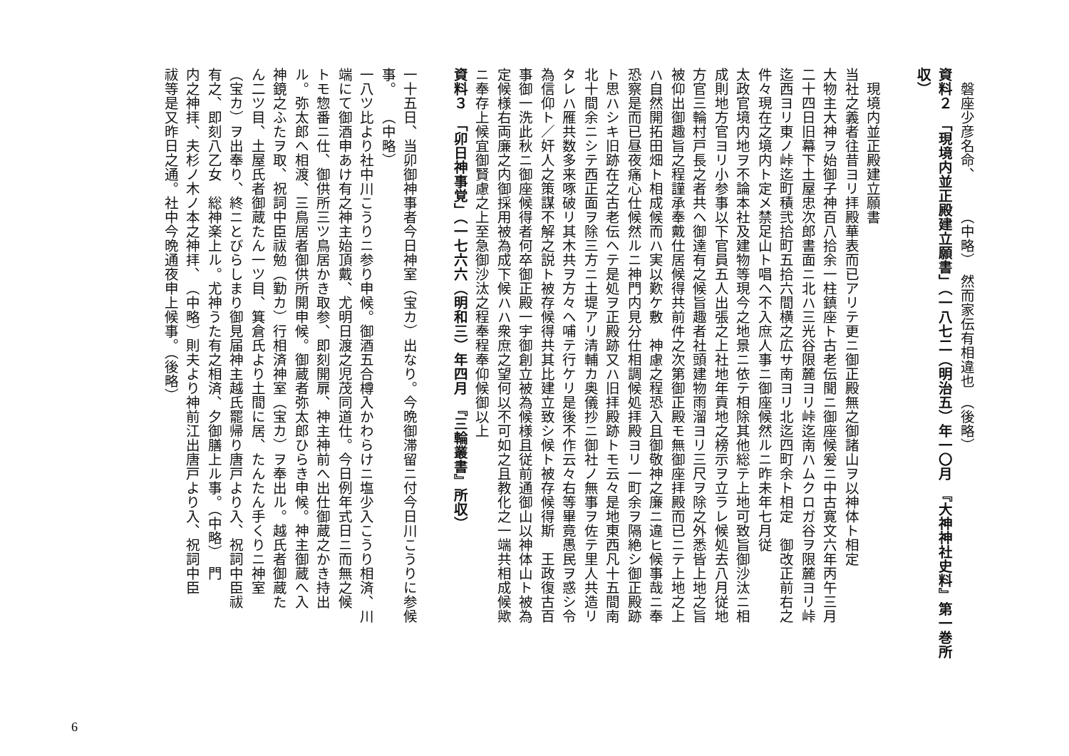磐座少彦名命、　　　（中略）　然而家伝有相違也　（後略）
資料２　「現境内並正殿建立願書」（一八七二（明治五）年一〇月　『大神神社史料』第一巻所収）
　現境内並正殿建立願書
当社之義者往昔ヨリ拝殿華表而已アリテ更ニ御正殿無之御諸山ヲ以神体ト相定
大物主大神ヲ始御子神百八拾余一柱鎮座ト古老伝聞ニ御座候爰ニ中古寛文六年丙午三月
二十四日旧幕下土屋忠次郎書面ニ北ハ三光谷限麓ヨリ峠迄南ハムクロガ谷ヲ限麓ヨリ峠
迄西ヨリ東ノ峠迄町積弐拾町五拾六間横之広サ南ヨリ北迄四町余ト相定　御改正前右之
件々現在之境内ト定メ禁足山ト唱ヘ不入庶人事ニ御座候然ルニ昨未年七月従
太政官境内地ヲ不論本社及建物等現今之地景ニ依テ相除其他総テ上地可致旨御沙汰ニ相
成則地方官ヨリ小参事以下官員五人出張之上社地年貢地之榜示ヲ立ラレ候処去八月従地
方官三輪村戸長之者共ヘ御達有之候旨趣者社頭建物雨溜ヨリ三尺ヲ除之外悉皆上地之旨
被仰出御趣旨之程謹承奉戴仕居候得共前件之次第御正殿モ無御座拝殿而已ニテ上地之上
ハ自然開拓田畑ト相成候而ハ実以歎ケ敷　神慮之程恐入且御敬神之廉ニ違ヒ候事哉ニ奉
恐察是而已昼夜痛心仕候然ルニ神門内見分仕相調候処拝殿ヨリ一町余ヲ隔絶シ御正殿跡
ト思ハシキ旧跡在之古老伝ヘテ是処ヲ正殿跡又ハ旧拝殿跡トモ云々是地東西凡十五間南
北十間余ニシテ西正面ヲ除三方ニ土堤アリ清輔カ奥儀抄ニ御社ノ無事ヲ佐テ里人共造リ
タレハ雁共数多来啄破リ其木共ヲ方々ヘ哺テ行ケリ是後不作云々右等畢竟愚民ヲ惑シ令
為信仰ト／奸人之策謀不解之説ト被存候得共其比建立致シ候ト被存候得斯　王政復古百
事御一洗此秋ニ御座候得者何卒御正殿一宇御創立被為候様且従前通御山以神体山ト被為
定候様右両廉之内御採用被為成下候ハハ衆庶之望何以不可如之且教化之一端共相成候歟
ニ奉存上候宜御賢慮之上至急御沙汰之程奉程奉仰候御以上
資料３　「卯日神事覚」（一七六六（明和三）年四月　『三輪叢書』所収）
一十五日、当卯御神事者今日神室（宝カ）出なり。今晩御滞留ニ付今日川こうりに参候
事。　　（中略）
一八ツ比より社中川こうりニ参り申候。御酒五合樽入かわらけニ塩少入こうり相済、川
端にて御酒申あけ有之神主始頂戴、尤明日渡之児茂同道仕。今日例年式日ニ而無之候
トモ惣番ニ仕、御供所三ツ鳥居かき取参、即刻開扉、神主神前へ出仕御蔵之かき持出
ル。弥太郎へ相渡、三鳥居者御供所開申候。御蔵者弥太郎ひらき申候。神主御蔵へ入
神鏡之ふたヲ取、祝詞中臣祓勉（勤カ）行相済神室（宝カ）ヲ奉出ル。越氏者御蔵た
ん二ツ目、土屋氏者御蔵たん一ツ目、箕倉氏より土間に居、たんたん手くりニ神室
（宝カ）ヲ出奉り、終ニとびらしまり御見届神主越氏罷帰り唐戸より入、祝詞中臣祓
有之、即刻八乙女　総神楽上ル。尤神うた有之相済、夕御膳上ル事。（中略）　門
内之神拝、夫杉ノ木ノ本之神拝、　（中略）則夫より神前江出唐戸より入、祝詞中臣
祓等是又昨日之通。社中今晩通夜申上候事。（後略）
6